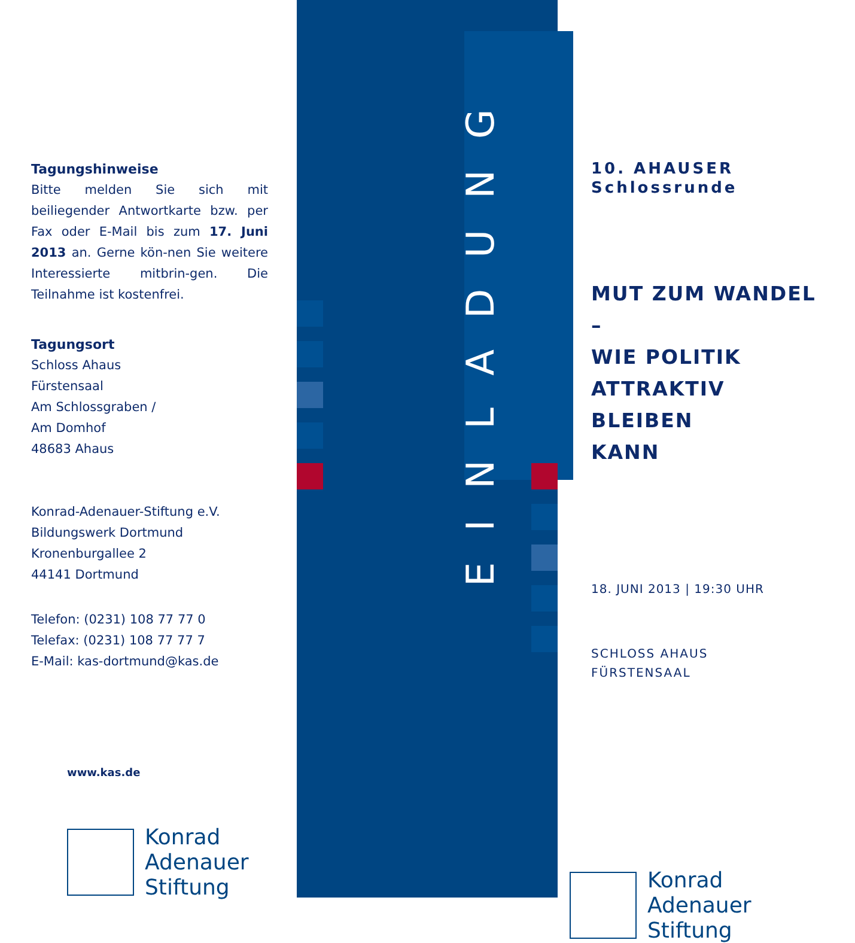Tagungshinweise
Bitte melden Sie sich mit beiliegender Antwortkarte bzw. per Fax oder E-Mail bis zum 17. Juni 2013 an. Gerne kön-nen Sie weitere Interessierte mitbrin-gen. Die Teilnahme ist kostenfrei.
Tagungsort
Schloss Ahaus
Fürstensaal
Am Schlossgraben /
Am Domhof
48683 Ahaus
Konrad-Adenauer-Stiftung e.V.
Bildungswerk Dortmund
Kronenburgallee 2
44141 Dortmund
Telefon: (0231) 108 77 77 0
Telefax: (0231) 108 77 77 7
E-Mail: kas-dortmund@kas.de
www.kas.de
Konrad
Adenauer
Stiftung
EINLADUNG
10. AHAUSER
Schlossrunde
MUT ZUM WANDEL
–
WIE POLITIK
ATTRAKTIV BLEIBEN
KANN
18. JUNI 2013 | 19:30 UHR
SCHLOSS AHAUS
FÜRSTENSAAL
Konrad
Adenauer
Stiftung